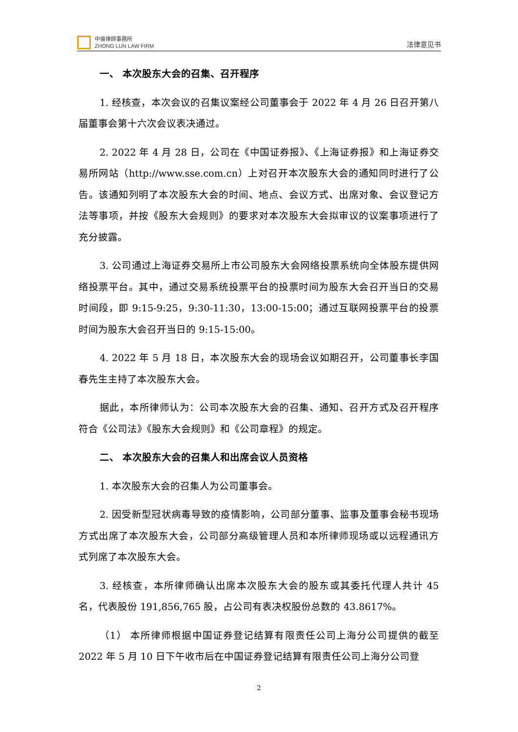中倫律師事務所
ZHONG LUN LAW FIRM
法律意见书
一、 本次股东大会的召集、召开程序
1. 经核查，本次会议的召集议案经公司董事会于 2022 年 4 月 26 日召开第八届董事会第十六次会议表决通过。
2. 2022 年 4 月 28 日，公司在《中国证券报》、《上海证券报》和上海证券交易所网站（http://www.sse.com.cn）上对召开本次股东大会的通知同时进行了公告。该通知列明了本次股东大会的时间、地点、会议方式、出席对象、会议登记方法等事项，并按《股东大会规则》的要求对本次股东大会拟审议的议案事项进行了充分披露。
3. 公司通过上海证券交易所上市公司股东大会网络投票系统向全体股东提供网络投票平台。其中，通过交易系统投票平台的投票时间为股东大会召开当日的交易时间段，即 9:15-9:25，9:30-11:30，13:00-15:00；通过互联网投票平台的投票时间为股东大会召开当日的 9:15-15:00。
4. 2022 年 5 月 18 日，本次股东大会的现场会议如期召开，公司董事长李国春先生主持了本次股东大会。
据此，本所律师认为：公司本次股东大会的召集、通知、召开方式及召开程序符合《公司法》《股东大会规则》和《公司章程》的规定。
二、 本次股东大会的召集人和出席会议人员资格
1. 本次股东大会的召集人为公司董事会。
2. 因受新型冠状病毒导致的疫情影响，公司部分董事、监事及董事会秘书现场方式出席了本次股东大会，公司部分高级管理人员和本所律师现场或以远程通讯方式列席了本次股东大会。
3. 经核查，本所律师确认出席本次股东大会的股东或其委托代理人共计 45 名，代表股份 191,856,765 股，占公司有表决权股份总数的 43.8617%。
（1） 本所律师根据中国证券登记结算有限责任公司上海分公司提供的截至 2022 年 5 月 10 日下午收市后在中国证券登记结算有限责任公司上海分公司登
2